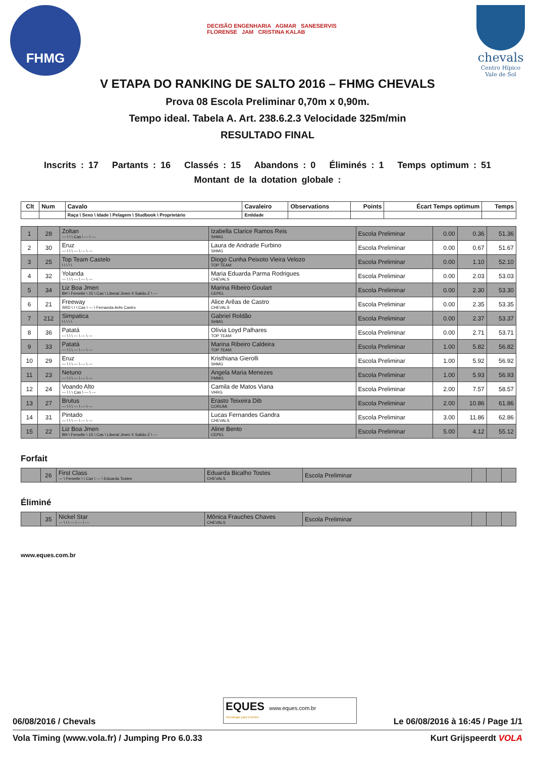FHMG
DECISÃO ENGENHARIA AGMAR SANESERVIS
FLORENSE JAM CRISTINA KALAB
chevals
Centro Hípico
Vale de Sol
V ETAPA DO RANKING DE SALTO 2016 – FHMG CHEVALS
Prova 08 Escola Preliminar 0,70m x 0,90m.
Tempo ideal. Tabela A. Art. 238.6.2.3 Velocidade 325m/min
RESULTADO FINAL
Inscrits : 17 Partants : 16 Classés : 15 Abandons : 0 Éliminés : 1 Temps optimum : 51
Montant de la dotation globale :
| Clt | Num | Cavalo | Cavaleiro | Observations | Points | Écart Temps optimum | Temps |
| --- | --- | --- | --- | --- | --- | --- | --- |
| | | Raça \ Sexo \ Idade \ Pelagem \ Studbook \ Proprietário | Entidade | | | | |
| 1 | 28 | Zoltan --- \ \ \ Cas \ --- \ --- | Izabella Clarice Ramos Reis SHMG | Escola Preliminar | 0.00 | 0.36 | 51.36 |
| 2 | 30 | Eruz --- \ \ \ --- \ --- \ --- | Laura de Andrade Furbino SHMG | Escola Preliminar | 0.00 | 0.67 | 51.67 |
| 3 | 25 | Top Team Castelo \ \ \ \ \ | Diogo Cunha Peixoto Vieira Velozo TOP TEAM | Escola Preliminar | 0.00 | 1.10 | 52.10 |
| 4 | 32 | Yolanda --- \ \ \ --- \ --- \ --- | Maria Eduarda Parma Rodrigues CHEVALS | Escola Preliminar | 0.00 | 2.03 | 53.03 |
| 5 | 34 | Liz Boa Jmen BH \ Femelle \ 15 \ Cas \ Liberal Jmen X Salido Z \ --- | Marina Ribeiro Goulart CEPEL | Escola Preliminar | 0.00 | 2.30 | 53.30 |
| 6 | 21 | Freeway SRD \ \ \ Cas \ --- \ Fernanda Arês Castro | Alice Arêas de Castro CHEVALS | Escola Preliminar | 0.00 | 2.35 | 53.35 |
| 7 | 212 | Simpatica \ \ \ \ \ | Gabriel Roldão SHMG | Escola Preliminar | 0.00 | 2.37 | 53.37 |
| 8 | 36 | Patatá --- \ \ \ --- \ --- \ --- | Olívia Loyd Palhares TOP TEAM | Escola Preliminar | 0.00 | 2.71 | 53.71 |
| 9 | 33 | Patatá --- \ \ \ --- \ --- \ --- | Marina Ribeiro Caldeira TOP TEAM | Escola Preliminar | 1.00 | 5.82 | 56.82 |
| 10 | 29 | Eruz --- \ \ \ --- \ --- \ --- | Kristhiana Gierolli SHMG | Escola Preliminar | 1.00 | 5.92 | 56.92 |
| 11 | 23 | Netuno --- \ \ \ --- \ --- \ --- | Angela Maria Menezes PMMG | Escola Preliminar | 1.00 | 5.93 | 56.93 |
| 12 | 24 | Voando Alto --- \ \ \ Cas \ --- \ --- | Camila de Matos Viana VHRG | Escola Preliminar | 2.00 | 7.57 | 58.57 |
| 13 | 27 | Brutus --- \ \ \ --- \ --- \ --- | Erasto Teixeira Dib CORUMI | Escola Preliminar | 2.00 | 10.86 | 61.86 |
| 14 | 31 | Pintado --- \ \ \ --- \ --- \ --- | Lucas Fernandes Gandra CHEVALS | Escola Preliminar | 3.00 | 11.86 | 62.86 |
| 15 | 22 | Liz Boa Jmen BH \ Femelle \ 15 \ Cas \ Liberal Jmen X Salido Z \ --- | Aline Bento CEPEL | Escola Preliminar | 5.00 | 4.12 | 55.12 |
Forfait
| | 26 | First Class --- \ Femelle \ \ Cas \ --- \ Eduarda Tostes | Eduarda Bicalho Tostes CHEVALS | Escola Preliminar | | | |
Éliminé
| | 35 | Nickel Star --- \ \ \ --- \ --- \ --- | Mônica Frauches Chaves CHEVALS | Escola Preliminar | | | |
www.eques.com.br
EQUES www.eques.com.br
Tecnologia para Eventos
06/08/2016 / Chevals Le 06/08/2016 à 16:45 / Page 1/1
Vola Timing (www.vola.fr) / Jumping Pro 6.0.33 Kurt Grijspeerdt VOLA